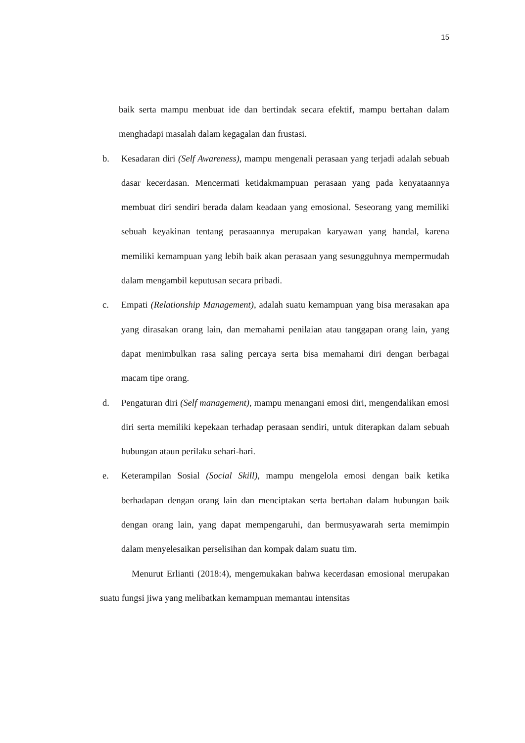15
baik serta mampu menbuat ide dan bertindak secara efektif, mampu bertahan dalam menghadapi masalah dalam kegagalan dan frustasi.
b. Kesadaran diri (Self Awareness), mampu mengenali perasaan yang terjadi adalah sebuah dasar kecerdasan. Mencermati ketidakmampuan perasaan yang pada kenyataannya membuat diri sendiri berada dalam keadaan yang emosional. Seseorang yang memiliki sebuah keyakinan tentang perasaannya merupakan karyawan yang handal, karena memiliki kemampuan yang lebih baik akan perasaan yang sesungguhnya mempermudah dalam mengambil keputusan secara pribadi.
c. Empati (Relationship Management), adalah suatu kemampuan yang bisa merasakan apa yang dirasakan orang lain, dan memahami penilaian atau tanggapan orang lain, yang dapat menimbulkan rasa saling percaya serta bisa memahami diri dengan berbagai macam tipe orang.
d. Pengaturan diri (Self management), mampu menangani emosi diri, mengendalikan emosi diri serta memiliki kepekaan terhadap perasaan sendiri, untuk diterapkan dalam sebuah hubungan ataun perilaku sehari-hari.
e. Keterampilan Sosial (Social Skill), mampu mengelola emosi dengan baik ketika berhadapan dengan orang lain dan menciptakan serta bertahan dalam hubungan baik dengan orang lain, yang dapat mempengaruhi, dan bermusyawarah serta memimpin dalam menyelesaikan perselisihan dan kompak dalam suatu tim.
Menurut Erlianti (2018:4), mengemukakan bahwa kecerdasan emosional merupakan suatu fungsi jiwa yang melibatkan kemampuan memantau intensitas